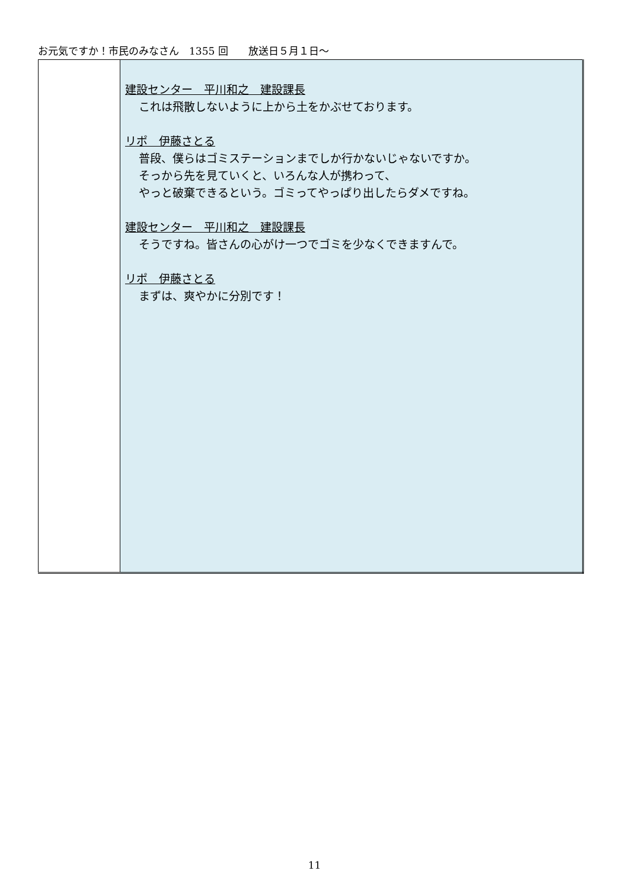お元気ですか！市民のみなさん　1355 回　　放送日５月１日～
| | 建設センター 平川和之 建設課長 これは飛散しないように上から土をかぶせております。 リポ 伊藤さとる 普段、僕らはゴミステーションまでしか行かないじゃないですか。 そっから先を見ていくと、いろんな人が携わって、 やっと破棄できるという。ゴミってやっぱり出したらダメですね。 建設センター 平川和之 建設課長 そうですね。皆さんの心がけ一つでゴミを少なくできますんで。 リポ 伊藤さとる まずは、爽やかに分別です！ |
11